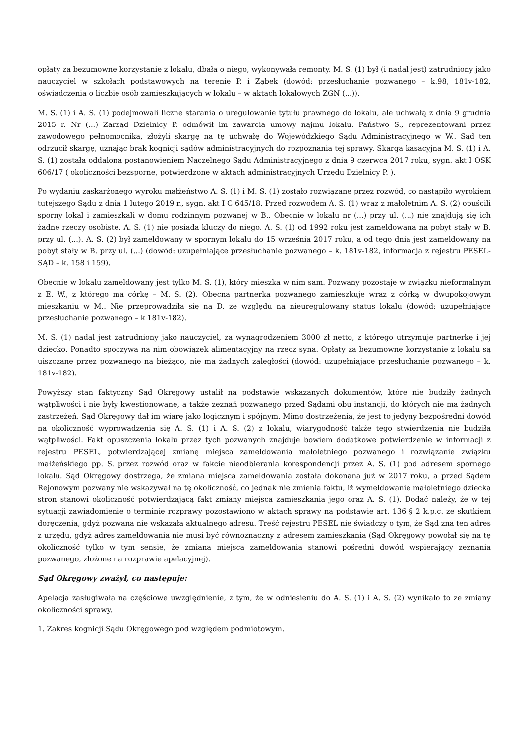opłaty za bezumowne korzystanie z lokalu, dbała o niego, wykonywała remonty. M. S. (1) był (i nadal jest) zatrudniony jako nauczyciel w szkołach podstawowych na terenie P. i Ząbek (dowód: przesłuchanie pozwanego – k.98, 181v-182, oświadczenia o liczbie osób zamieszkujących w lokalu – w aktach lokalowych ZGN (...)).
M. S. (1) i A. S. (1) podejmowali liczne starania o uregulowanie tytułu prawnego do lokalu, ale uchwałą z dnia 9 grudnia 2015 r. Nr (...) Zarząd Dzielnicy P. odmówił im zawarcia umowy najmu lokalu. Państwo S., reprezentowani przez zawodowego pełnomocnika, złożyli skargę na tę uchwałę do Wojewódzkiego Sądu Administracyjnego w W.. Sąd ten odrzucił skargę, uznając brak kognicji sądów administracyjnych do rozpoznania tej sprawy. Skarga kasacyjna M. S. (1) i A. S. (1) została oddalona postanowieniem Naczelnego Sądu Administracyjnego z dnia 9 czerwca 2017 roku, sygn. akt I OSK 606/17 ( okoliczności bezsporne, potwierdzone w aktach administracyjnych Urzędu Dzielnicy P. ).
Po wydaniu zaskarżonego wyroku małżeństwo A. S. (1) i M. S. (1) zostało rozwiązane przez rozwód, co nastąpiło wyrokiem tutejszego Sądu z dnia 1 lutego 2019 r., sygn. akt I C 645/18. Przed rozwodem A. S. (1) wraz z małoletnim A. S. (2) opuścili sporny lokal i zamieszkali w domu rodzinnym pozwanej w B.. Obecnie w lokalu nr (...) przy ul. (...) nie znajdują się ich żadne rzeczy osobiste. A. S. (1) nie posiada kluczy do niego. A. S. (1) od 1992 roku jest zameldowana na pobyt stały w B. przy ul. (...). A. S. (2) był zameldowany w spornym lokalu do 15 września 2017 roku, a od tego dnia jest zameldowany na pobyt stały w B. przy ul. (...) (dowód: uzupełniające przesłuchanie pozwanego – k. 181v-182, informacja z rejestru PESEL-SĄD – k. 158 i 159).
Obecnie w lokalu zameldowany jest tylko M. S. (1), który mieszka w nim sam. Pozwany pozostaje w związku nieformalnym z E. W., z którego ma córkę – M. S. (2). Obecna partnerka pozwanego zamieszkuje wraz z córką w dwupokojowym mieszkaniu w M.. Nie przeprowadziła się na D. ze względu na nieuregulowany status lokalu (dowód: uzupełniające przesłuchanie pozwanego – k 181v-182).
M. S. (1) nadal jest zatrudniony jako nauczyciel, za wynagrodzeniem 3000 zł netto, z którego utrzymuje partnerkę i jej dziecko. Ponadto spoczywa na nim obowiązek alimentacyjny na rzecz syna. Opłaty za bezumowne korzystanie z lokalu są uiszczane przez pozwanego na bieżąco, nie ma żadnych zaległości (dowód: uzupełniające przesłuchanie pozwanego – k. 181v-182).
Powyższy stan faktyczny Sąd Okręgowy ustalił na podstawie wskazanych dokumentów, które nie budziły żadnych wątpliwości i nie były kwestionowane, a także zeznań pozwanego przed Sądami obu instancji, do których nie ma żadnych zastrzeżeń. Sąd Okręgowy dał im wiarę jako logicznym i spójnym. Mimo dostrzeżenia, że jest to jedyny bezpośredni dowód na okoliczność wyprowadzenia się A. S. (1) i A. S. (2) z lokalu, wiarygodność także tego stwierdzenia nie budziła wątpliwości. Fakt opuszczenia lokalu przez tych pozwanych znajduje bowiem dodatkowe potwierdzenie w informacji z rejestru PESEL, potwierdzającej zmianę miejsca zameldowania małoletniego pozwanego i rozwiązanie związku małżeńskiego pp. S. przez rozwód oraz w fakcie nieodbierania korespondencji przez A. S. (1) pod adresem spornego lokalu. Sąd Okręgowy dostrzega, że zmiana miejsca zameldowania została dokonana już w 2017 roku, a przed Sądem Rejonowym pozwany nie wskazywał na tę okoliczność, co jednak nie zmienia faktu, iż wymeldowanie małoletniego dziecka stron stanowi okoliczność potwierdzającą fakt zmiany miejsca zamieszkania jego oraz A. S. (1). Dodać należy, że w tej sytuacji zawiadomienie o terminie rozprawy pozostawiono w aktach sprawy na podstawie art. 136 § 2 k.p.c. ze skutkiem doręczenia, gdyż pozwana nie wskazała aktualnego adresu. Treść rejestru PESEL nie świadczy o tym, że Sąd zna ten adres z urzędu, gdyż adres zameldowania nie musi być równoznaczny z adresem zamieszkania (Sąd Okręgowy powołał się na tę okoliczność tylko w tym sensie, że zmiana miejsca zameldowania stanowi pośredni dowód wspierający zeznania pozwanego, złożone na rozprawie apelacyjnej).
Sąd Okręgowy zważył, co następuje:
Apelacja zasługiwała na częściowe uwzględnienie, z tym, że w odniesieniu do A. S. (1) i A. S. (2) wynikało to ze zmiany okoliczności sprawy.
1. Zakres kognicji Sądu Okręgowego pod względem podmiotowym.